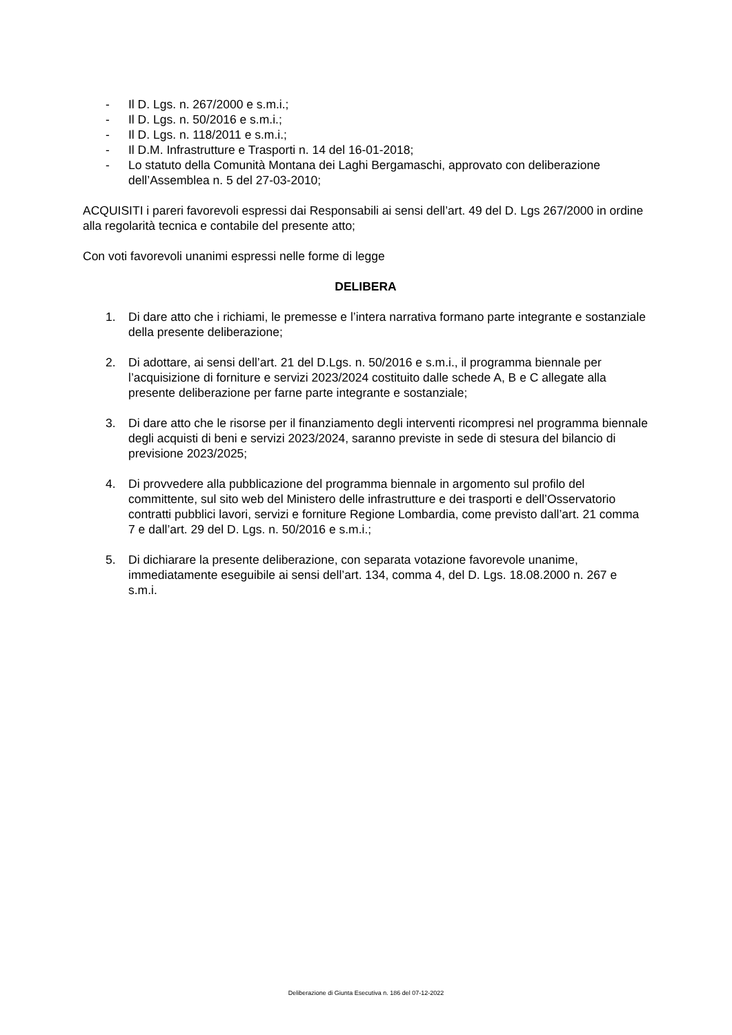- Il D. Lgs. n. 267/2000 e s.m.i.;
- Il D. Lgs. n. 50/2016 e s.m.i.;
- Il D. Lgs. n. 118/2011 e s.m.i.;
- Il D.M. Infrastrutture e Trasporti n. 14 del 16-01-2018;
- Lo statuto della Comunità Montana dei Laghi Bergamaschi, approvato con deliberazione dell’Assemblea n. 5 del 27-03-2010;
ACQUISITI i pareri favorevoli espressi dai Responsabili ai sensi dell’art. 49 del D. Lgs 267/2000 in ordine alla regolarità tecnica e contabile del presente atto;
Con voti favorevoli unanimi espressi nelle forme di legge
DELIBERA
1. Di dare atto che i richiami, le premesse e l’intera narrativa formano parte integrante e sostanziale della presente deliberazione;
2. Di adottare, ai sensi dell’art. 21 del D.Lgs. n. 50/2016 e s.m.i., il programma biennale per l’acquisizione di forniture e servizi 2023/2024 costituito dalle schede A, B e C allegate alla presente deliberazione per farne parte integrante e sostanziale;
3. Di dare atto che le risorse per il finanziamento degli interventi ricompresi nel programma biennale degli acquisti di beni e servizi 2023/2024, saranno previste in sede di stesura del bilancio di previsione 2023/2025;
4. Di provvedere alla pubblicazione del programma biennale in argomento sul profilo del committente, sul sito web del Ministero delle infrastrutture e dei trasporti e dell’Osservatorio contratti pubblici lavori, servizi e forniture Regione Lombardia, come previsto dall’art. 21 comma 7 e dall’art. 29 del D. Lgs. n. 50/2016 e s.m.i.;
5. Di dichiarare la presente deliberazione, con separata votazione favorevole unanime, immediatamente eseguibile ai sensi dell’art. 134, comma 4, del D. Lgs. 18.08.2000 n. 267 e s.m.i.
Deliberazione di Giunta Esecutiva n. 186 del 07-12-2022